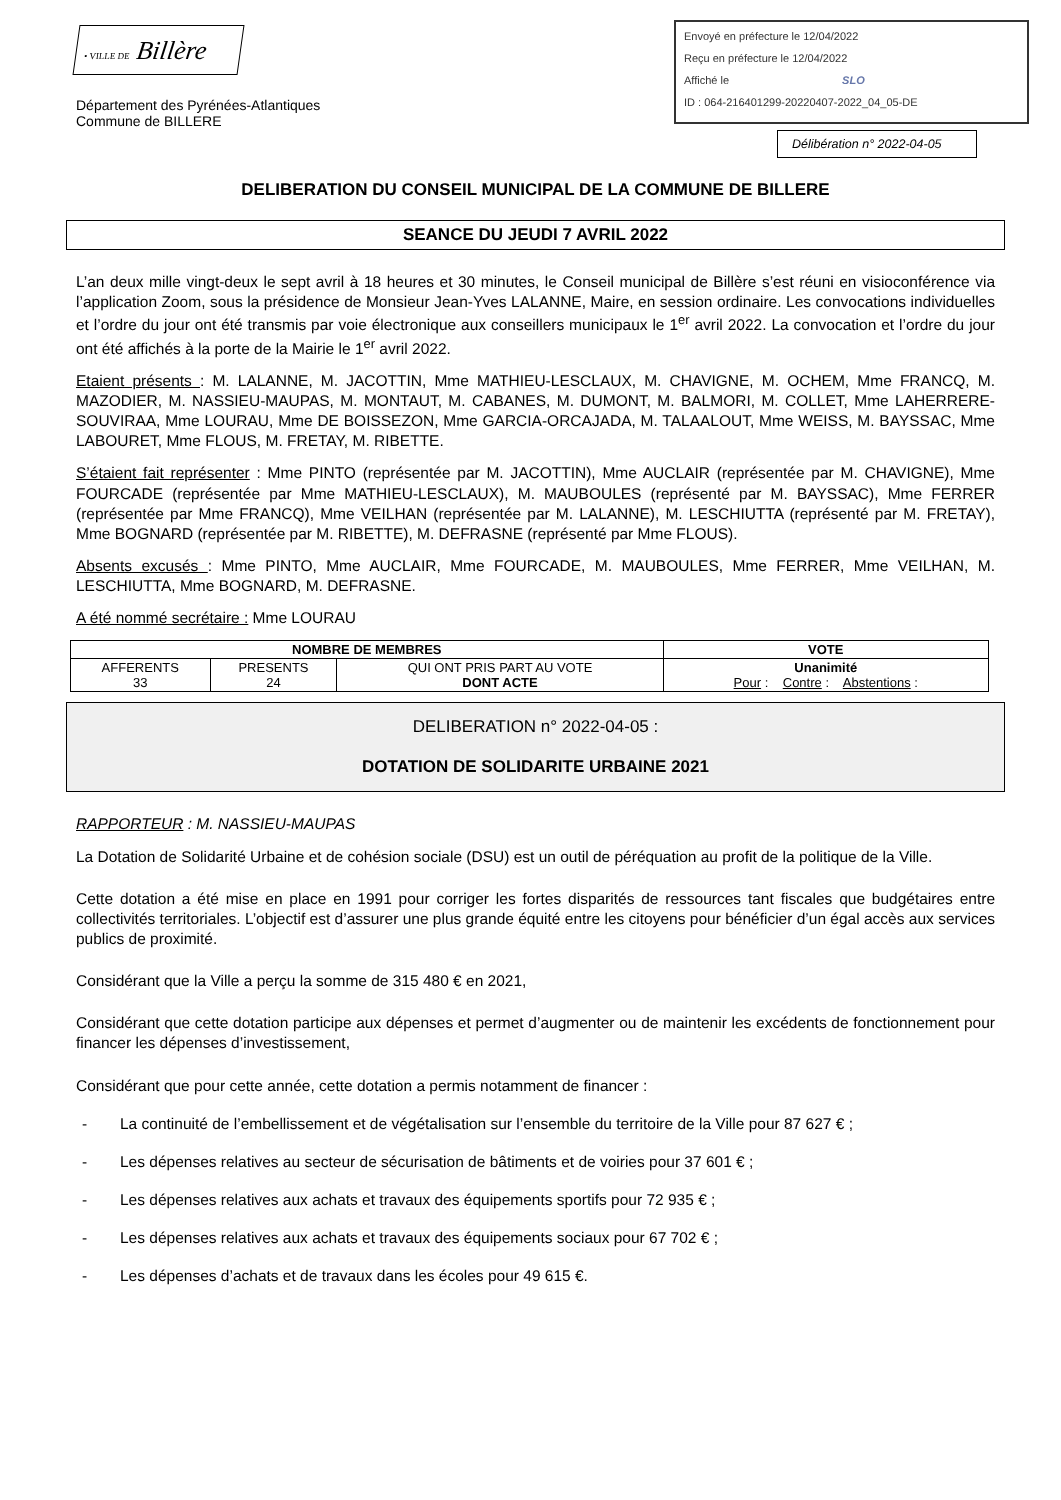• VILLE DE Billère
Département des Pyrénées-Atlantiques
Commune de BILLERE
Envoyé en préfecture le 12/04/2022
Reçu en préfecture le 12/04/2022
Affiché le SLO
ID : 064-216401299-20220407-2022_04_05-DE
Délibération n° 2022-04-05
DELIBERATION DU CONSEIL MUNICIPAL DE LA COMMUNE DE BILLERE
SEANCE DU JEUDI 7 AVRIL 2022
L’an deux mille vingt-deux le sept avril à 18 heures et 30 minutes, le Conseil municipal de Billère s’est réuni en visioconférence via l’application Zoom, sous la présidence de Monsieur Jean-Yves LALANNE, Maire, en session ordinaire. Les convocations individuelles et l’ordre du jour ont été transmis par voie électronique aux conseillers municipaux le 1<sup>er</sup> avril 2022. La convocation et l’ordre du jour ont été affichés à la porte de la Mairie le 1<sup>er</sup> avril 2022.
Etaient présents : M. LALANNE, M. JACOTTIN, Mme MATHIEU-LESCLAUX, M. CHAVIGNE, M. OCHEM, Mme FRANCQ, M. MAZODIER, M. NASSIEU-MAUPAS, M. MONTAUT, M. CABANES, M. DUMONT, M. BALMORI, M. COLLET, Mme LAHERRERE-SOUVIRAA, Mme LOURAU, Mme DE BOISSEZON, Mme GARCIA-ORCAJADA, M. TALAALOUT, Mme WEISS, M. BAYSSAC, Mme LABOURET, Mme FLOUS, M. FRETAY, M. RIBETTE.
S’étaient fait représenter : Mme PINTO (représentée par M. JACOTTIN), Mme AUCLAIR (représentée par M. CHAVIGNE), Mme FOURCADE (représentée par Mme MATHIEU-LESCLAUX), M. MAUBOULES (représenté par M. BAYSSAC), Mme FERRER (représentée par Mme FRANCQ), Mme VEILHAN (représentée par M. LALANNE), M. LESCHIUTTA (représenté par M. FRETAY), Mme BOGNARD (représentée par M. RIBETTE), M. DEFRASNE (représenté par Mme FLOUS).
Absents excusés : Mme PINTO, Mme AUCLAIR, Mme FOURCADE, M. MAUBOULES, Mme FERRER, Mme VEILHAN, M. LESCHIUTTA, Mme BOGNARD, M. DEFRASNE.
A été nommé secrétaire : Mme LOURAU
| NOMBRE DE MEMBRES | | | VOTE |
| --- | --- | --- | --- |
| AFFERENTS 33 | PRESENTS 24 | QUI ONT PRIS PART AU VOTE DONT ACTE | Unanimité Pour : Contre : Abstentions : |
DELIBERATION n° 2022-04-05 :
DOTATION DE SOLIDARITE URBAINE 2021
RAPPORTEUR : M. NASSIEU-MAUPAS
La Dotation de Solidarité Urbaine et de cohésion sociale (DSU) est un outil de péréquation au profit de la politique de la Ville.
Cette dotation a été mise en place en 1991 pour corriger les fortes disparités de ressources tant fiscales que budgétaires entre collectivités territoriales. L’objectif est d’assurer une plus grande équité entre les citoyens pour bénéficier d’un égal accès aux services publics de proximité.
Considérant que la Ville a perçu la somme de 315 480 € en 2021,
Considérant que cette dotation participe aux dépenses et permet d’augmenter ou de maintenir les excédents de fonctionnement pour financer les dépenses d’investissement,
Considérant que pour cette année, cette dotation a permis notamment de financer :
- La continuité de l’embellissement et de végétalisation sur l’ensemble du territoire de la Ville pour 87 627 € ;
- Les dépenses relatives au secteur de sécurisation de bâtiments et de voiries pour 37 601 € ;
- Les dépenses relatives aux achats et travaux des équipements sportifs pour 72 935 € ;
- Les dépenses relatives aux achats et travaux des équipements sociaux pour 67 702 € ;
- Les dépenses d’achats et de travaux dans les écoles pour 49 615 €.